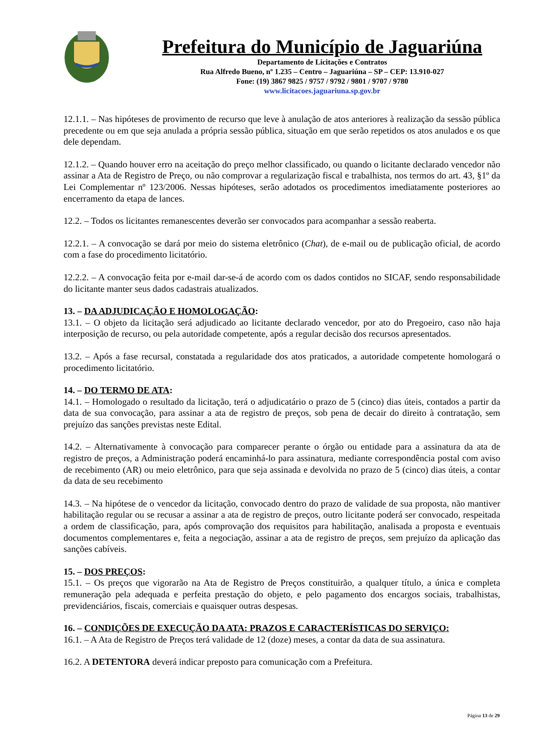Prefeitura do Município de Jaguariúna
Departamento de Licitações e Contratos
Rua Alfredo Bueno, nº 1.235 – Centro – Jaguariúna – SP – CEP: 13.910-027
Fone: (19) 3867 9825 / 9757 / 9792 / 9801 / 9707 / 9780
www.licitacoes.jaguariuna.sp.gov.br
12.1.1. – Nas hipóteses de provimento de recurso que leve à anulação de atos anteriores à realização da sessão pública precedente ou em que seja anulada a própria sessão pública, situação em que serão repetidos os atos anulados e os que dele dependam.
12.1.2. – Quando houver erro na aceitação do preço melhor classificado, ou quando o licitante declarado vencedor não assinar a Ata de Registro de Preço, ou não comprovar a regularização fiscal e trabalhista, nos termos do art. 43, §1º da Lei Complementar nº 123/2006. Nessas hipóteses, serão adotados os procedimentos imediatamente posteriores ao encerramento da etapa de lances.
12.2. – Todos os licitantes remanescentes deverão ser convocados para acompanhar a sessão reaberta.
12.2.1. – A convocação se dará por meio do sistema eletrônico (Chat), de e-mail ou de publicação oficial, de acordo com a fase do procedimento licitatório.
12.2.2. – A convocação feita por e-mail dar-se-á de acordo com os dados contidos no SICAF, sendo responsabilidade do licitante manter seus dados cadastrais atualizados.
13. – DA ADJUDICAÇÃO E HOMOLOGAÇÃO:
13.1. – O objeto da licitação será adjudicado ao licitante declarado vencedor, por ato do Pregoeiro, caso não haja interposição de recurso, ou pela autoridade competente, após a regular decisão dos recursos apresentados.
13.2. – Após a fase recursal, constatada a regularidade dos atos praticados, a autoridade competente homologará o procedimento licitatório.
14. – DO TERMO DE ATA:
14.1. – Homologado o resultado da licitação, terá o adjudicatário o prazo de 5 (cinco) dias úteis, contados a partir da data de sua convocação, para assinar a ata de registro de preços, sob pena de decair do direito à contratação, sem prejuízo das sanções previstas neste Edital.
14.2. – Alternativamente à convocação para comparecer perante o órgão ou entidade para a assinatura da ata de registro de preços, a Administração poderá encaminhá-lo para assinatura, mediante correspondência postal com aviso de recebimento (AR) ou meio eletrônico, para que seja assinada e devolvida no prazo de 5 (cinco) dias úteis, a contar da data de seu recebimento
14.3. – Na hipótese de o vencedor da licitação, convocado dentro do prazo de validade de sua proposta, não mantiver habilitação regular ou se recusar a assinar a ata de registro de preços, outro licitante poderá ser convocado, respeitada a ordem de classificação, para, após comprovação dos requisitos para habilitação, analisada a proposta e eventuais documentos complementares e, feita a negociação, assinar a ata de registro de preços, sem prejuízo da aplicação das sanções cabíveis.
15. – DOS PREÇOS:
15.1. – Os preços que vigorarão na Ata de Registro de Preços constituirão, a qualquer título, a única e completa remuneração pela adequada e perfeita prestação do objeto, e pelo pagamento dos encargos sociais, trabalhistas, previdenciários, fiscais, comerciais e quaisquer outras despesas.
16. – CONDIÇÕES DE EXECUÇÃO DA ATA: PRAZOS E CARACTERÍSTICAS DO SERVIÇO:
16.1. – A Ata de Registro de Preços terá validade de 12 (doze) meses, a contar da data de sua assinatura.
16.2. A DETENTORA deverá indicar preposto para comunicação com a Prefeitura.
Página 13 de 29